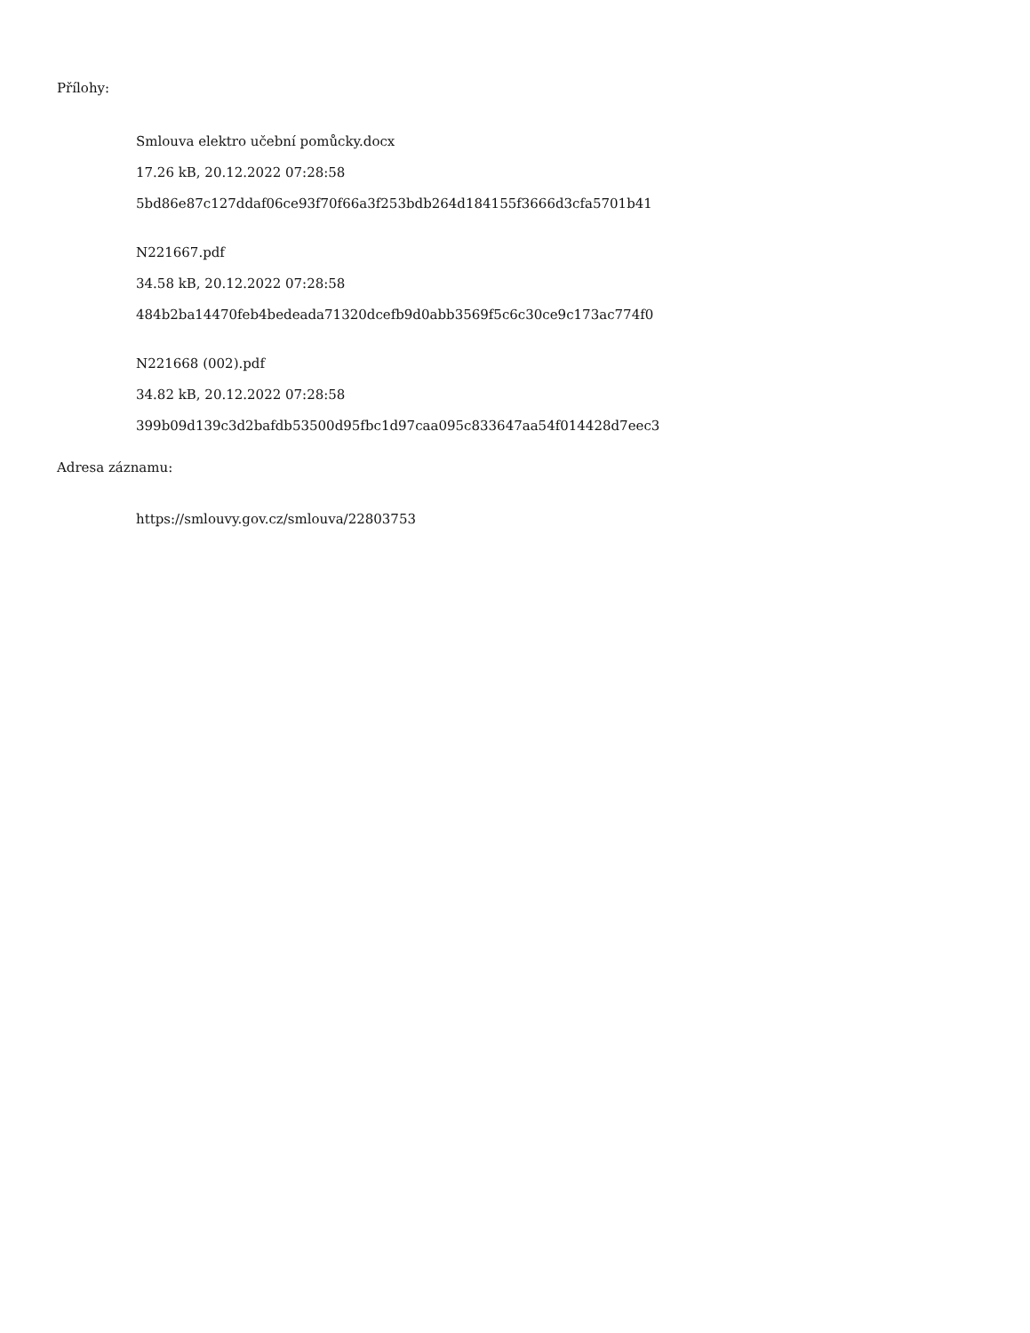Přílohy:
Smlouva elektro učební pomůcky.docx
17.26 kB, 20.12.2022 07:28:58
5bd86e87c127ddaf06ce93f70f66a3f253bdb264d184155f3666d3cfa5701b41
N221667.pdf
34.58 kB, 20.12.2022 07:28:58
484b2ba14470feb4bedeada71320dcefb9d0abb3569f5c6c30ce9c173ac774f0
N221668 (002).pdf
34.82 kB, 20.12.2022 07:28:58
399b09d139c3d2bafdb53500d95fbc1d97caa095c833647aa54f014428d7eec3
Adresa záznamu:
https://smlouvy.gov.cz/smlouva/22803753